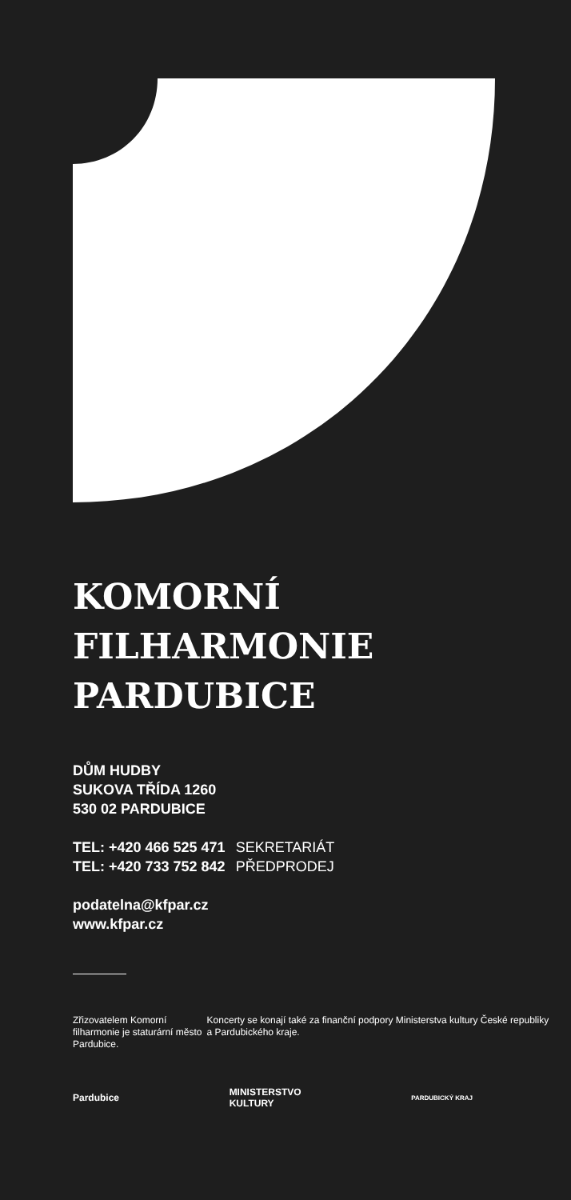KOMORNÍ
FILHARMONIE
PARDUBICE
DŮM HUDBY
SUKOVA TŘÍDA 1260
530 02 PARDUBICE
TEL: +420 466 525 471 SEKRETARIÁT
TEL: +420 733 752 842 PŘEDPRODEJ
podatelna@kfpar.cz
www.kfpar.cz
Zřizovatelem Komorní filharmonie je staturární město Pardubice.
Koncerty se konají také za finanční podpory Ministerstva kultury České republiky a Pardubického kraje.
Pardubice
MINISTERSTVO
KULTURY
PARDUBICKÝ KRAJ